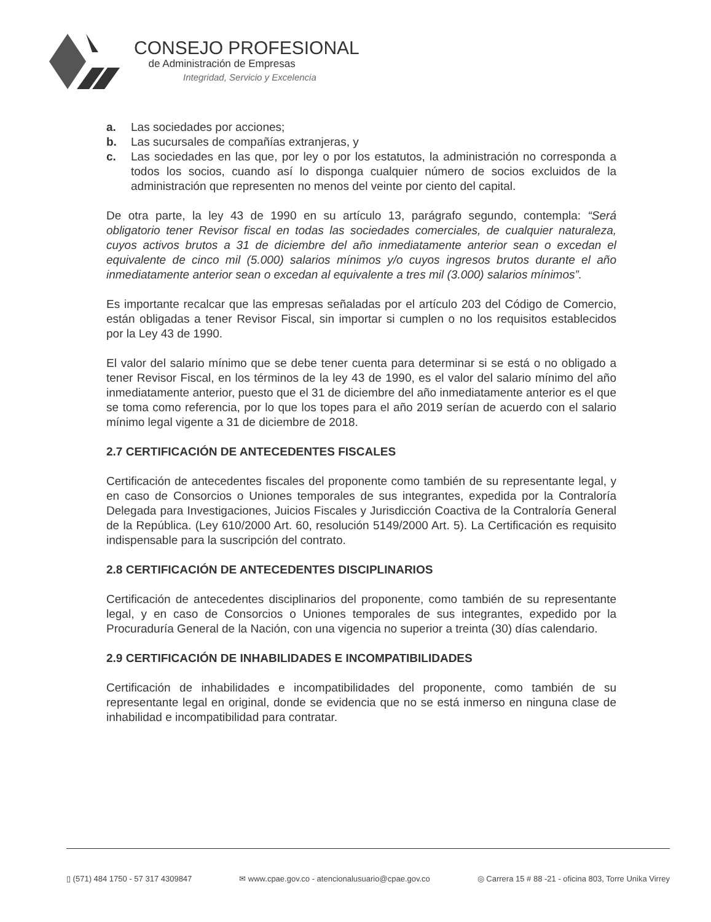CONSEJO PROFESIONAL
de Administración de Empresas
Integridad, Servicio y Excelencia
a. Las sociedades por acciones;
b. Las sucursales de compañías extranjeras, y
c. Las sociedades en las que, por ley o por los estatutos, la administración no corresponda a todos los socios, cuando así lo disponga cualquier número de socios excluidos de la administración que representen no menos del veinte por ciento del capital.
De otra parte, la ley 43 de 1990 en su artículo 13, parágrafo segundo, contempla: “Será obligatorio tener Revisor fiscal en todas las sociedades comerciales, de cualquier naturaleza, cuyos activos brutos a 31 de diciembre del año inmediatamente anterior sean o excedan el equivalente de cinco mil (5.000) salarios mínimos y/o cuyos ingresos brutos durante el año inmediatamente anterior sean o excedan al equivalente a tres mil (3.000) salarios mínimos”.
Es importante recalcar que las empresas señaladas por el artículo 203 del Código de Comercio, están obligadas a tener Revisor Fiscal, sin importar si cumplen o no los requisitos establecidos por la Ley 43 de 1990.
El valor del salario mínimo que se debe tener cuenta para determinar si se está o no obligado a tener Revisor Fiscal, en los términos de la ley 43 de 1990, es el valor del salario mínimo del año inmediatamente anterior, puesto que el 31 de diciembre del año inmediatamente anterior es el que se toma como referencia, por lo que los topes para el año 2019 serían de acuerdo con el salario mínimo legal vigente a 31 de diciembre de 2018.
2.7 CERTIFICACIÓN DE ANTECEDENTES FISCALES
Certificación de antecedentes fiscales del proponente como también de su representante legal, y en caso de Consorcios o Uniones temporales de sus integrantes, expedida por la Contraloría Delegada para Investigaciones, Juicios Fiscales y Jurisdicción Coactiva de la Contraloría General de la República. (Ley 610/2000 Art. 60, resolución 5149/2000 Art. 5). La Certificación es requisito indispensable para la suscripción del contrato.
2.8 CERTIFICACIÓN DE ANTECEDENTES DISCIPLINARIOS
Certificación de antecedentes disciplinarios del proponente, como también de su representante legal, y en caso de Consorcios o Uniones temporales de sus integrantes, expedido por la Procuraduría General de la Nación, con una vigencia no superior a treinta (30) días calendario.
2.9 CERTIFICACIÓN DE INHABILIDADES E INCOMPATIBILIDADES
Certificación de inhabilidades e incompatibilidades del proponente, como también de su representante legal en original, donde se evidencia que no se está inmerso en ninguna clase de inhabilidad e incompatibilidad para contratar.
▯ (571) 484 1750 - 57 317 4309847 ✉ www.cpae.gov.co - atencionalusuario@cpae.gov.co ◎ Carrera 15 # 88 -21 - oficina 803, Torre Unika Virrey